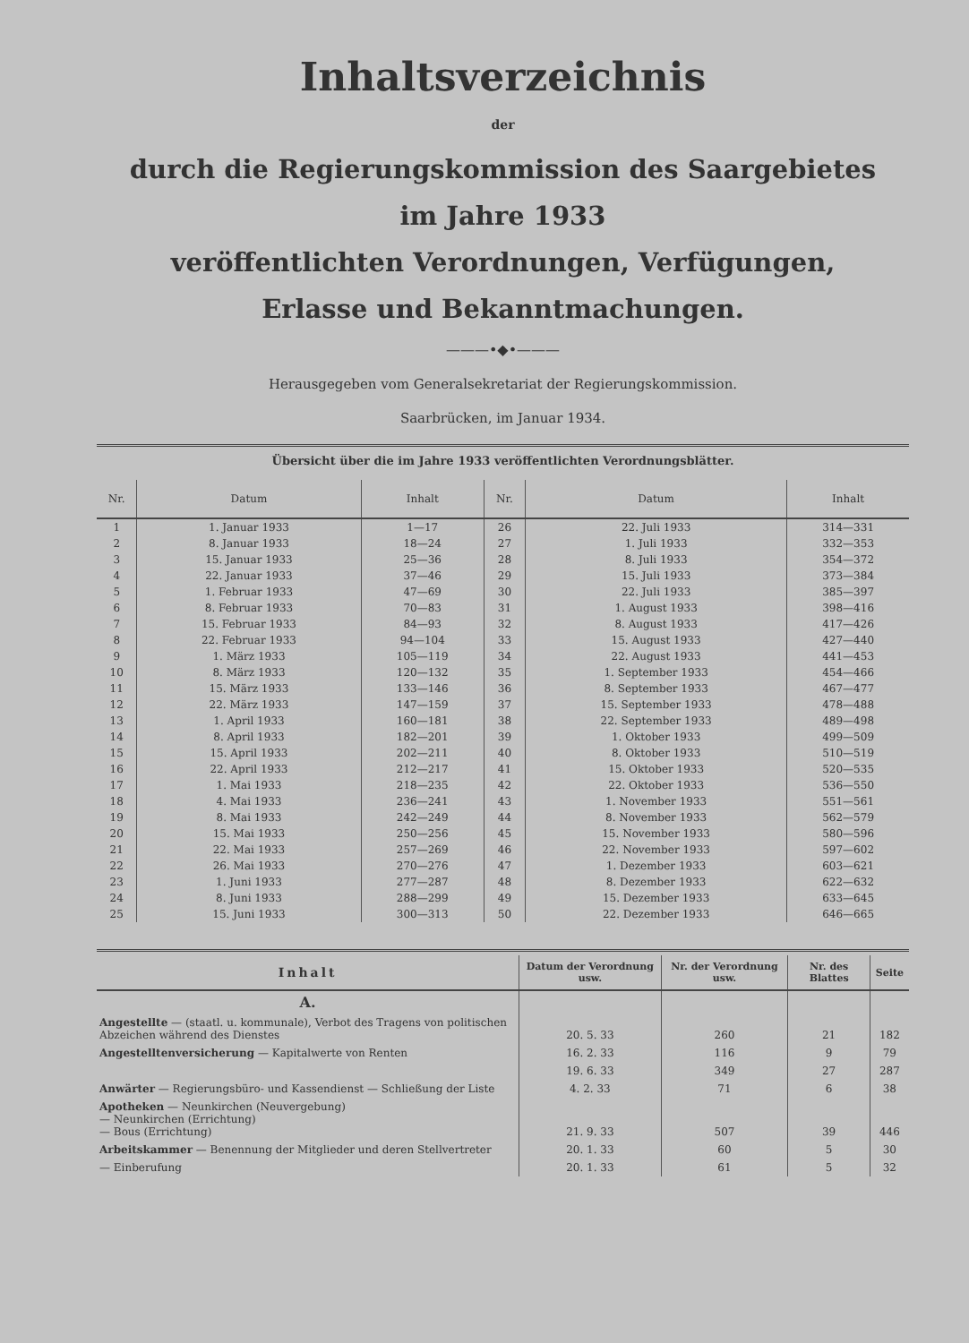Inhaltsverzeichnis
der
durch die Regierungskommission des Saargebietes
im Jahre 1933
veröffentlichten Verordnungen, Verfügungen,
Erlasse und Bekanntmachungen.
———•◆•———
Herausgegeben vom Generalsekretariat der Regierungskommission.
Saarbrücken, im Januar 1934.
Übersicht über die im Jahre 1933 veröffentlichten Verordnungsblätter.
| Nr. | Datum | Inhalt | Nr. | Datum | Inhalt |
| --- | --- | --- | --- | --- | --- |
| 1 | 1. Januar 1933 | 1—17 | 26 | 22. Juli 1933 | 314—331 |
| 2 | 8. Januar 1933 | 18—24 | 27 | 1. Juli 1933 | 332—353 |
| 3 | 15. Januar 1933 | 25—36 | 28 | 8. Juli 1933 | 354—372 |
| 4 | 22. Januar 1933 | 37—46 | 29 | 15. Juli 1933 | 373—384 |
| 5 | 1. Februar 1933 | 47—69 | 30 | 22. Juli 1933 | 385—397 |
| 6 | 8. Februar 1933 | 70—83 | 31 | 1. August 1933 | 398—416 |
| 7 | 15. Februar 1933 | 84—93 | 32 | 8. August 1933 | 417—426 |
| 8 | 22. Februar 1933 | 94—104 | 33 | 15. August 1933 | 427—440 |
| 9 | 1. März 1933 | 105—119 | 34 | 22. August 1933 | 441—453 |
| 10 | 8. März 1933 | 120—132 | 35 | 1. September 1933 | 454—466 |
| 11 | 15. März 1933 | 133—146 | 36 | 8. September 1933 | 467—477 |
| 12 | 22. März 1933 | 147—159 | 37 | 15. September 1933 | 478—488 |
| 13 | 1. April 1933 | 160—181 | 38 | 22. September 1933 | 489—498 |
| 14 | 8. April 1933 | 182—201 | 39 | 1. Oktober 1933 | 499—509 |
| 15 | 15. April 1933 | 202—211 | 40 | 8. Oktober 1933 | 510—519 |
| 16 | 22. April 1933 | 212—217 | 41 | 15. Oktober 1933 | 520—535 |
| 17 | 1. Mai 1933 | 218—235 | 42 | 22. Oktober 1933 | 536—550 |
| 18 | 4. Mai 1933 | 236—241 | 43 | 1. November 1933 | 551—561 |
| 19 | 8. Mai 1933 | 242—249 | 44 | 8. November 1933 | 562—579 |
| 20 | 15. Mai 1933 | 250—256 | 45 | 15. November 1933 | 580—596 |
| 21 | 22. Mai 1933 | 257—269 | 46 | 22. November 1933 | 597—602 |
| 22 | 26. Mai 1933 | 270—276 | 47 | 1. Dezember 1933 | 603—621 |
| 23 | 1. Juni 1933 | 277—287 | 48 | 8. Dezember 1933 | 622—632 |
| 24 | 8. Juni 1933 | 288—299 | 49 | 15. Dezember 1933 | 633—645 |
| 25 | 15. Juni 1933 | 300—313 | 50 | 22. Dezember 1933 | 646—665 |
| Inhalt | Datum der Verordnung usw. | Nr. der Verordnung usw. | Nr. des Blattes | Seite |
| --- | --- | --- | --- | --- |
| A. | | | | |
| Angestellte — (staatl. u. kommunale), Verbot des Tragens von politischen Abzeichen während des Dienstes | 20. 5. 33 | 260 | 21 | 182 |
| Angestelltenversicherung — Kapitalwerte von Renten | 16. 2. 33 | 116 | 9 | 79 |
| | 19. 6. 33 | 349 | 27 | 287 |
| Anwärter — Regierungsbüro- und Kassendienst — Schließung der Liste | 4. 2. 33 | 71 | 6 | 38 |
| Apotheken — Neunkirchen (Neuvergebung) — Neunkirchen (Errichtung) — Bous (Errichtung) | 21. 9. 33 | 507 | 39 | 446 |
| Arbeitskammer — Benennung der Mitglieder und deren Stellvertreter | 20. 1. 33 | 60 | 5 | 30 |
| — Einberufung | 20. 1. 33 | 61 | 5 | 32 |